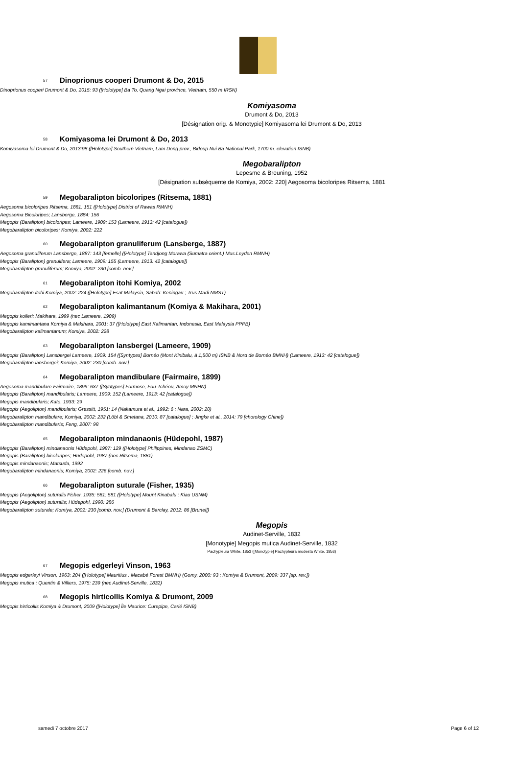57 Dinoprionus cooperi Drumont & Do, 2015
Dinoprionus cooperi Drumont & Do, 2015: 93 ([Holotype] Ba To, Quang Ngai province, Vietnam, 550 m IRSN)
Komiyasoma
Drumont & Do, 2013
[Désignation orig. & Monotypie] Komiyasoma lei Drumont & Do, 2013
58 Komiyasoma lei Drumont & Do, 2013
Komiyasoma lei Drumont & Do, 2013:98 ([Holotype] Southern Vietnam, Lam Dong prov., Bidoup Nui Ba National Park, 1700 m. elevation ISNB)
Megobaralipton
Lepesme & Breuning, 1952
[Désignation subséquente de Komiya, 2002: 220] Aegosoma bicoloripes Ritsema, 1881
59 Megobaralipton bicoloripes (Ritsema, 1881)
Aegosoma bicoloripes Ritsema, 1881: 151 ([Holotype] District of Rawas RMNH)
Aegosoma Bicoloripes; Lansberge, 1884: 156
Megopis (Baralipton) bicoloripes; Lameere, 1909: 153 (Lameere, 1913: 42 [catalogue])
Megobaralipton bicoloripes; Komiya, 2002: 222
60 Megobaralipton granuliferum (Lansberge, 1887)
Aegosoma granuliferum Lansberge, 1887: 143 [femelle] ([Holotype] Tandjong Morawa (Sumatra orient.) Mus.Leyden RMNH)
Megopis (Baralipton) granulifera; Lameere, 1909: 155 (Lameere, 1913: 42 [catalogue])
Megobaralipton granuliferum; Komiya, 2002: 230 [comb. nov.]
61 Megobaralipton itohi Komiya, 2002
Megobaralipton itohi Komiya, 2002: 224 ([Holotype] Esat Malaysia, Sabah: Keningau ; Trus Madi NMST)
62 Megobaralipton kalimantanum (Komiya & Makihara, 2001)
Megopis kolleri; Makihara, 1999 (nec Lameere, 1909)
Megopis kamimantana Komiya & Makihara, 2001: 37 ([Holotype] East Kalimantan, Indonesia, East Malaysia PPPB)
Megobaralipton kalimantanum; Komiya, 2002: 228
63 Megobaralipton lansbergei (Lameere, 1909)
Megopis (Baralipton) Lansbergei Lameere, 1909: 154 ([Syntypes] Bornéo (Mont Kinibalu, à 1,500 m) ISNB & Nord de Bornéo BMNH) (Lameere, 1913: 42 [catalogue])
Megobaralipton lansbergei; Komiya, 2002: 230 [comb. nov.]
64 Megobaralipton mandibulare (Fairmaire, 1899)
Aegosoma mandibulare Fairmaire, 1899: 637 ([Syntypes] Formose, Fou-Tchéou, Amoy MNHN)
Megopis (Baralipton) mandibularis; Lameere, 1909: 152 (Lameere, 1913: 42 [catalogue])
Megopis mandibularis; Kato, 1933: 29
Megopis (Aegolipton) mandibularis; Gressitt, 1951: 14 (Nakamura et al., 1992: 6 ; Nara, 2002: 20)
Megobaralipton mandibulare; Komiya, 2002: 232 (Löbl & Smetana, 2010: 87 [catalogue] ; Jingke et al., 2014: 79 [chorology Chine])
Megobaralipton mandibularis; Feng, 2007: 98
65 Megobaralipton mindanaonis (Hüdepohl, 1987)
Megopis (Baralipton) mindanaonis Hüdepohl, 1987: 129 ([Holotype] Philippines, Mindanao ZSMC)
Megopis (Baralipton) bicoloripes; Hüdepohl, 1987 (nec Ritsema, 1881)
Megopis mindanaonis; Matsuda, 1992
Megobaralipton mindanaonis; Komiya, 2002: 226 [comb. nov.]
66 Megobaralipton suturale (Fisher, 1935)
Megopis (Aegolipton) suturalis Fisher, 1935: 581: 581 ([Holotype] Mount Kinabalu : Kiau USNM)
Megopis (Aegolipton) suturalis; Hüdepohl, 1990: 286
Megobaralipton suturale; Komiya, 2002: 230 [comb. nov.] (Drumont & Barclay, 2012: 86 [Brunei])
Megopis
Audinet-Serville, 1832
[Monotypie] Megopis mutica Audinet-Serville, 1832
Pachypleura White, 1853 ([Monotypie] Pachypleura modesta White, 1853)
67 Megopis edgerleyi Vinson, 1963
Megopis edgerleyi Vinson, 1963: 204 ([Holotype] Mauritius : Macabé Forest BMNH) (Gomy, 2000: 93 ; Komiya & Drumont, 2009: 337 [sp. rev.])
Megopis mutica ; Quentin & Villiers, 1975: 239 (nec Audinet-Serville, 1832)
68 Megopis hirticollis Komiya & Drumont, 2009
Megopis hirticollis Komiya & Drumont, 2009 ([Holotype] Île Maurice: Curepipe, Carié ISNB)
samedi 7 octobre 2017 Page 6 of 12